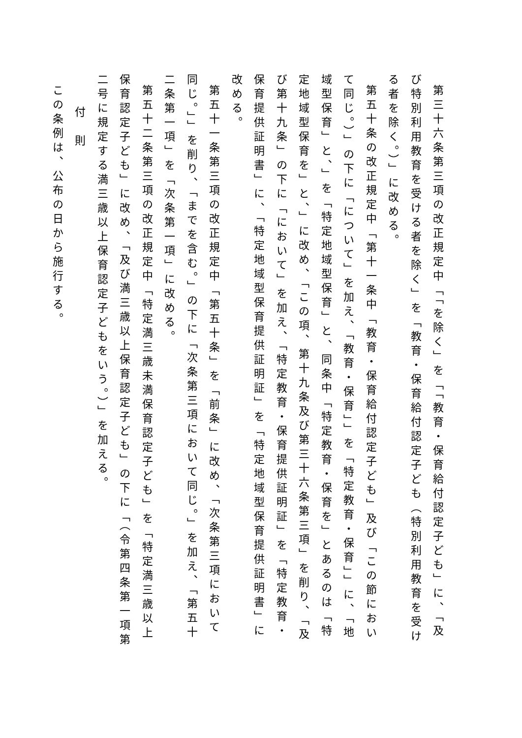第三十六条第三項の改正規定中「「を除く」を「「教育・保育給付認定子ども」に、「及び特別利用教育を受ける者を除く」を「教育・保育給付認定子ども（特別利用教育を受ける者を除く。）」に改める。
第五十条の改正規定中「第十一条中「教育・保育給付認定子ども」及び「この節において同じ。）」の下に「について」を加え、「教育・保育」」を「特定教育・保育」」に、「地域型保育」と、」を「特定地域型保育」と、同条中「特定教育・保育を」とあるのは「特定地域型保育を」と、」に改め、「この項、第十九条及び第三十六条第三項」を削り、「及び第十九条」の下に「において」を加え、「特定教育・保育提供証明証」を「特定教育・保育提供証明書」に、「特定地域型保育提供証明証」を「特定地域型保育提供証明書」に改める。
第五十一条第三項の改正規定中「第五十条」を「前条」に改め、「次条第三項において同じ。」」を削り、「までを含む。」の下に「次条第三項において同じ。」を加え、「第五十二条第一項」を「次条第一項」に改める。
第五十二条第三項の改正規定中「特定満三歳未満保育認定子ども」を「特定満三歳以上保育認定子ども」に改め、「及び満三歳以上保育認定子ども」の下に「（令第四条第一項第二号に規定する満三歳以上保育認定子どもをいう。）」を加える。
付　則
この条例は、公布の日から施行する。